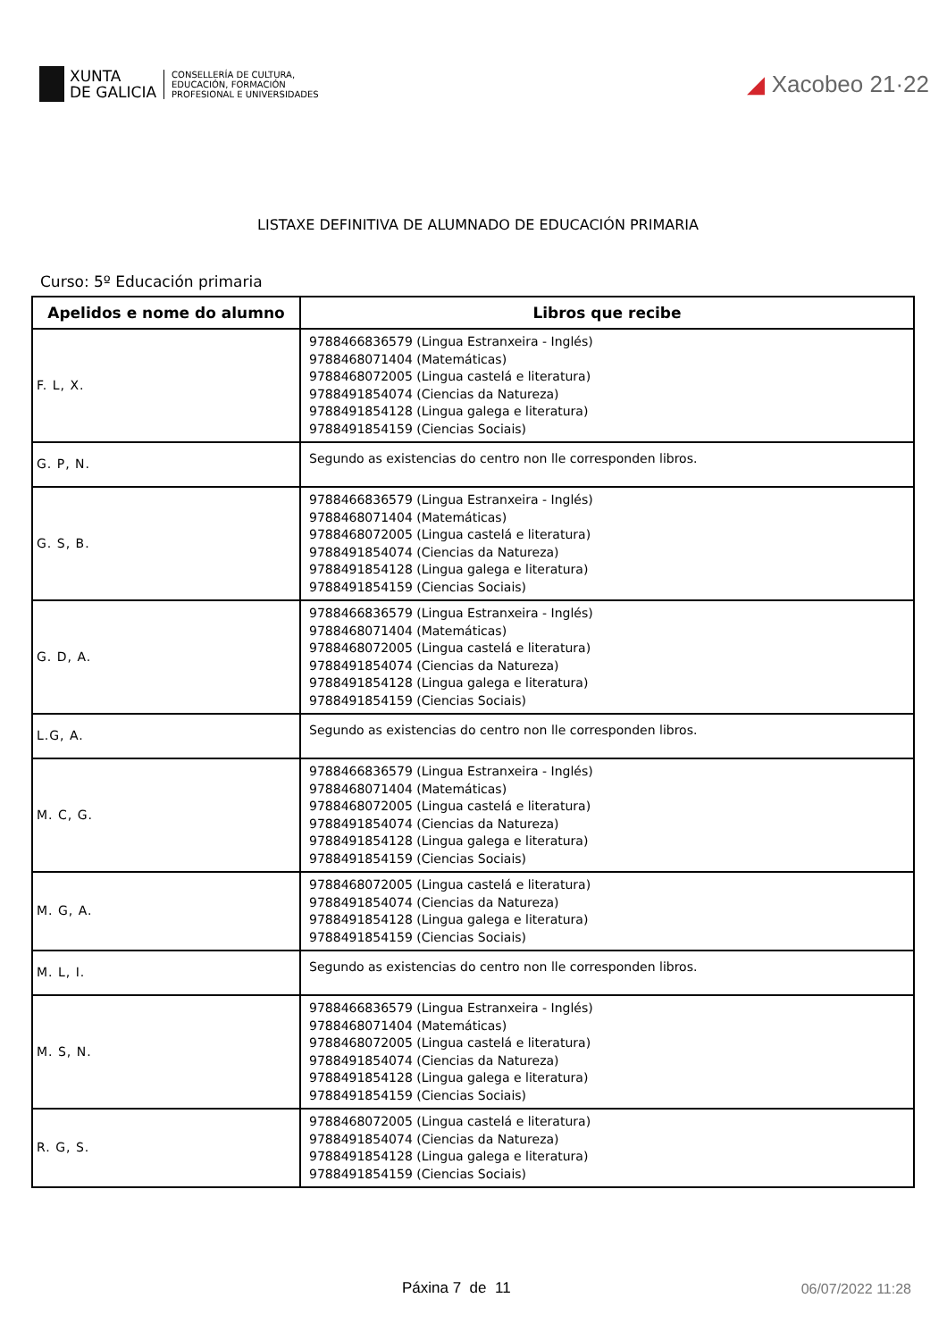XUNTA
DE GALICIA
CONSELLERÍA DE CULTURA,
EDUCACIÓN, FORMACIÓN
PROFESIONAL E UNIVERSIDADES
◢ Xacobeo 21·22
LISTAXE DEFINITIVA DE ALUMNADO DE EDUCACIÓN PRIMARIA
Curso: 5º Educación primaria
| Apelidos e nome do alumno | Libros que recibe |
| --- | --- |
| F. L, X. | 9788466836579 (Lingua Estranxeira - Inglés) 9788468071404 (Matemáticas) 9788468072005 (Lingua castelá e literatura) 9788491854074 (Ciencias da Natureza) 9788491854128 (Lingua galega e literatura) 9788491854159 (Ciencias Sociais) |
| G. P, N. | Segundo as existencias do centro non lle corresponden libros. |
| G. S, B. | 9788466836579 (Lingua Estranxeira - Inglés) 9788468071404 (Matemáticas) 9788468072005 (Lingua castelá e literatura) 9788491854074 (Ciencias da Natureza) 9788491854128 (Lingua galega e literatura) 9788491854159 (Ciencias Sociais) |
| G. D, A. | 9788466836579 (Lingua Estranxeira - Inglés) 9788468071404 (Matemáticas) 9788468072005 (Lingua castelá e literatura) 9788491854074 (Ciencias da Natureza) 9788491854128 (Lingua galega e literatura) 9788491854159 (Ciencias Sociais) |
| L.G, A. | Segundo as existencias do centro non lle corresponden libros. |
| M. C, G. | 9788466836579 (Lingua Estranxeira - Inglés) 9788468071404 (Matemáticas) 9788468072005 (Lingua castelá e literatura) 9788491854074 (Ciencias da Natureza) 9788491854128 (Lingua galega e literatura) 9788491854159 (Ciencias Sociais) |
| M. G, A. | 9788468072005 (Lingua castelá e literatura) 9788491854074 (Ciencias da Natureza) 9788491854128 (Lingua galega e literatura) 9788491854159 (Ciencias Sociais) |
| M. L, I. | Segundo as existencias do centro non lle corresponden libros. |
| M. S, N. | 9788466836579 (Lingua Estranxeira - Inglés) 9788468071404 (Matemáticas) 9788468072005 (Lingua castelá e literatura) 9788491854074 (Ciencias da Natureza) 9788491854128 (Lingua galega e literatura) 9788491854159 (Ciencias Sociais) |
| R. G, S. | 9788468072005 (Lingua castelá e literatura) 9788491854074 (Ciencias da Natureza) 9788491854128 (Lingua galega e literatura) 9788491854159 (Ciencias Sociais) |
Páxina 7 de 11 06/07/2022 11:28